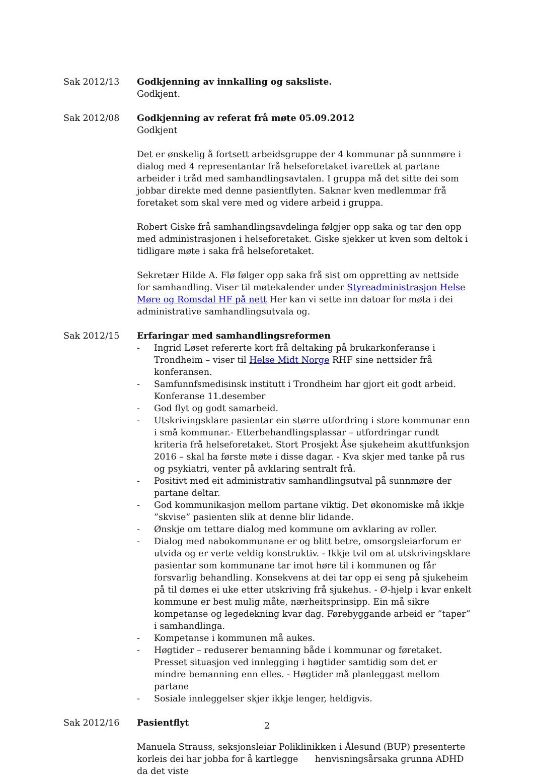Sak 2012/13 Godkjenning av innkalling og saksliste.
Godkjent.
Sak 2012/08 Godkjenning av referat frå møte 05.09.2012
Godkjent
Det er ønskelig å fortsett arbeidsgruppe der 4 kommunar på sunnmøre i dialog med 4 representantar frå helseforetaket ivarettek at partane arbeider i tråd med samhandlingsavtalen. I gruppa må det sitte dei som jobbar direkte med denne pasientflyten. Saknar kven medlemmar frå foretaket som skal vere med og videre arbeid i gruppa.
Robert Giske frå samhandlingsavdelinga følgjer opp saka og tar den opp med administrasjonen i helseforetaket. Giske sjekker ut kven som deltok i tidligare møte i saka frå helseforetaket.
Sekretær Hilde A. Flø følger opp saka frå sist om oppretting av nettside for samhandling. Viser til møtekalender under Styreadministrasjon Helse Møre og Romsdal HF på nett Her kan vi sette inn datoar for møta i dei administrative samhandlingsutvala og.
Sak 2012/15 Erfaringar med samhandlingsreformen
- Ingrid Løset refererte kort frå deltaking på brukarkonferanse i Trondheim – viser til Helse Midt Norge RHF sine nettsider frå konferansen.
- Samfunnfsmedisinsk institutt i Trondheim har gjort eit godt arbeid. Konferanse 11.desember
- God flyt og godt samarbeid.
- Utskrivingsklare pasientar ein større utfordring i store kommunar enn i små kommunar.- Etterbehandlingsplassar – utfordringar rundt kriteria frå helseforetaket. Stort Prosjekt Åse sjukeheim akuttfunksjon 2016 – skal ha første møte i disse dagar. - Kva skjer med tanke på rus og psykiatri, venter på avklaring sentralt frå.
- Positivt med eit administrativ samhandlingsutval på sunnmøre der partane deltar.
- God kommunikasjon mellom partane viktig. Det økonomiske må ikkje ”skvise” pasienten slik at denne blir lidande.
- Ønskje om tettare dialog med kommune om avklaring av roller.
- Dialog med nabokommunane er og blitt betre, omsorgsleiarforum er utvida og er verte veldig konstruktiv. - Ikkje tvil om at utskrivingsklare pasientar som kommunane tar imot høre til i kommunen og får forsvarlig behandling. Konsekvens at dei tar opp ei seng på sjukeheim på til dømes ei uke etter utskriving frå sjukehus. - Ø-hjelp i kvar enkelt kommune er best mulig måte, nærheitsprinsipp. Ein må sikre kompetanse og legedekning kvar dag. Førebyggande arbeid er ”taper” i samhandlinga.
- Kompetanse i kommunen må aukes.
- Høgtider – reduserer bemanning både i kommunar og føretaket. Presset situasjon ved innlegging i høgtider samtidig som det er mindre bemanning enn elles. - Høgtider må planleggast mellom partane
- Sosiale innleggelser skjer ikkje lenger, heldigvis.
Sak 2012/16 Pasientflyt
Manuela Strauss, seksjonsleiar Poliklinikken i Ålesund (BUP) presenterte korleis dei har jobba for å kartlegge henvisningsårsaka grunna ADHD da det viste
2